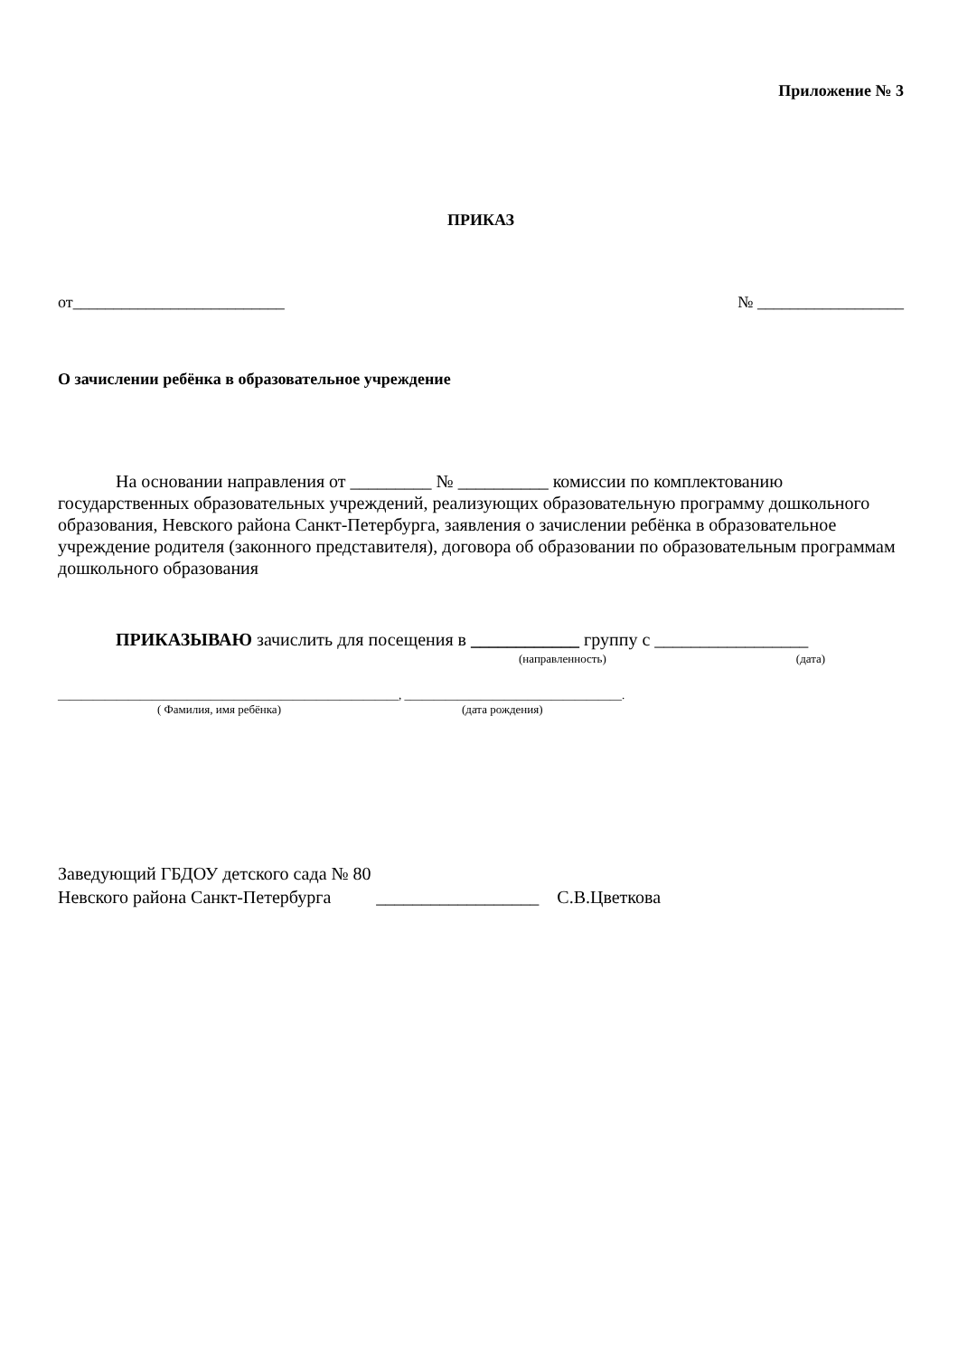Приложение № 3
ПРИКАЗ
от__________________________ № __________________
О зачислении ребёнка в образовательное учреждение
На основании направления от _________ № __________ комиссии по комплектованию государственных образовательных учреждений, реализующих образовательную программу дошкольного образования, Невского района Санкт-Петербурга, заявления о зачислении ребёнка в образовательное учреждение родителя (законного представителя), договора об образовании по образовательным программам дошкольного образования
ПРИКАЗЫВАЮ зачислить для посещения в ____________ группу с _________________
(направленность) (дата)
__________________________________________________________, _____________________________________.
( Фамилия, имя ребёнка) (дата рождения)
Заведующий ГБДОУ детского сада № 80
Невского района Санкт-Петербурга __________________ С.В.Цветкова